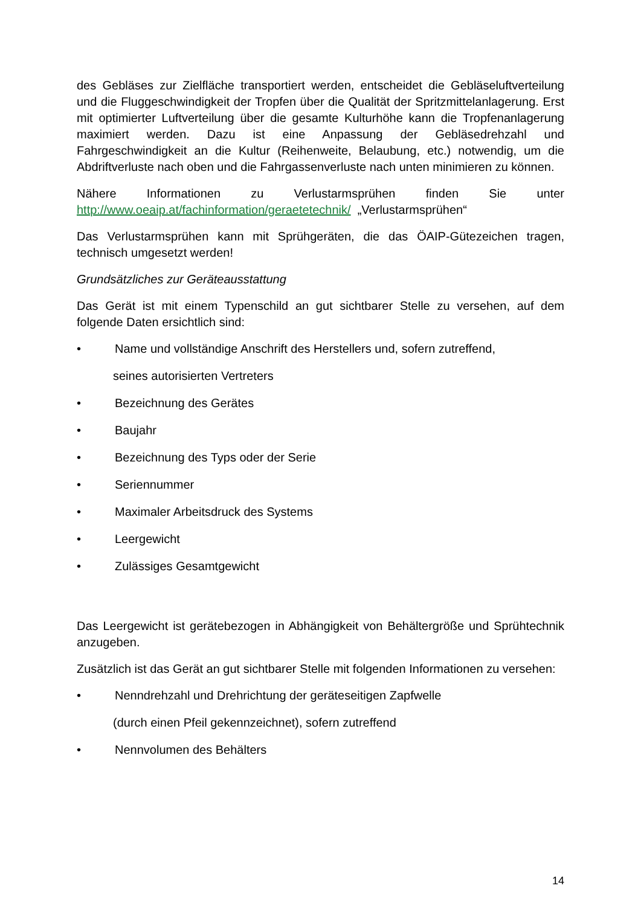des Gebläses zur Zielfläche transportiert werden, entscheidet die Gebläseluftverteilung und die Fluggeschwindigkeit der Tropfen über die Qualität der Spritzmittelanlagerung. Erst mit optimierter Luftverteilung über die gesamte Kulturhöhe kann die Tropfenanlagerung maximiert werden. Dazu ist eine Anpassung der Gebläsedrehzahl und Fahrgeschwindigkeit an die Kultur (Reihenweite, Belaubung, etc.) notwendig, um die Abdriftverluste nach oben und die Fahrgassenverluste nach unten minimieren zu können.
Nähere Informationen zu Verlustarmsprühen finden Sie unter http://www.oeaip.at/fachinformation/geraetetechnik/ „Verlustarmsprühen“
Das Verlustarmsprühen kann mit Sprühgeräten, die das ÖAIP-Gütezeichen tragen, technisch umgesetzt werden!
Grundsätzliches zur Geräteausstattung
Das Gerät ist mit einem Typenschild an gut sichtbarer Stelle zu versehen, auf dem folgende Daten ersichtlich sind:
• Name und vollständige Anschrift des Herstellers und, sofern zutreffend,
seines autorisierten Vertreters
• Bezeichnung des Gerätes
• Baujahr
• Bezeichnung des Typs oder der Serie
• Seriennummer
• Maximaler Arbeitsdruck des Systems
• Leergewicht
• Zulässiges Gesamtgewicht
Das Leergewicht ist gerätebezogen in Abhängigkeit von Behältergröße und Sprühtechnik anzugeben.
Zusätzlich ist das Gerät an gut sichtbarer Stelle mit folgenden Informationen zu versehen:
• Nenndrehzahl und Drehrichtung der geräteseitigen Zapfwelle
(durch einen Pfeil gekennzeichnet), sofern zutreffend
• Nennvolumen des Behälters
14